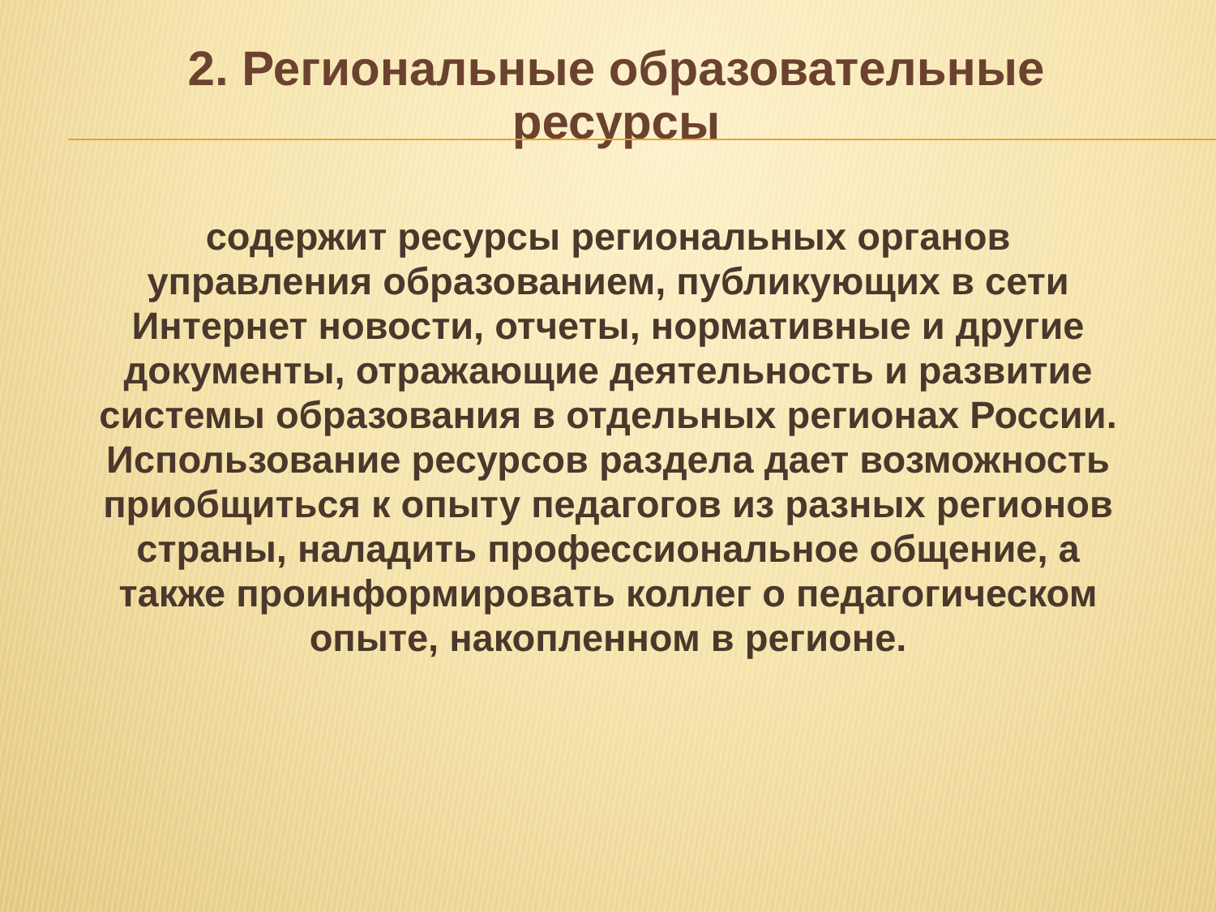2. Региональные образовательные ресурсы
содержит ресурсы региональных органов управления образованием, публикующих в сети Интернет новости, отчеты, нормативные и другие документы, отражающие деятельность и развитие системы образования в отдельных регионах России.
Использование ресурсов раздела дает возможность приобщиться к опыту педагогов из разных регионов страны, наладить профессиональное общение, а также проинформировать коллег о педагогическом опыте, накопленном в регионе.